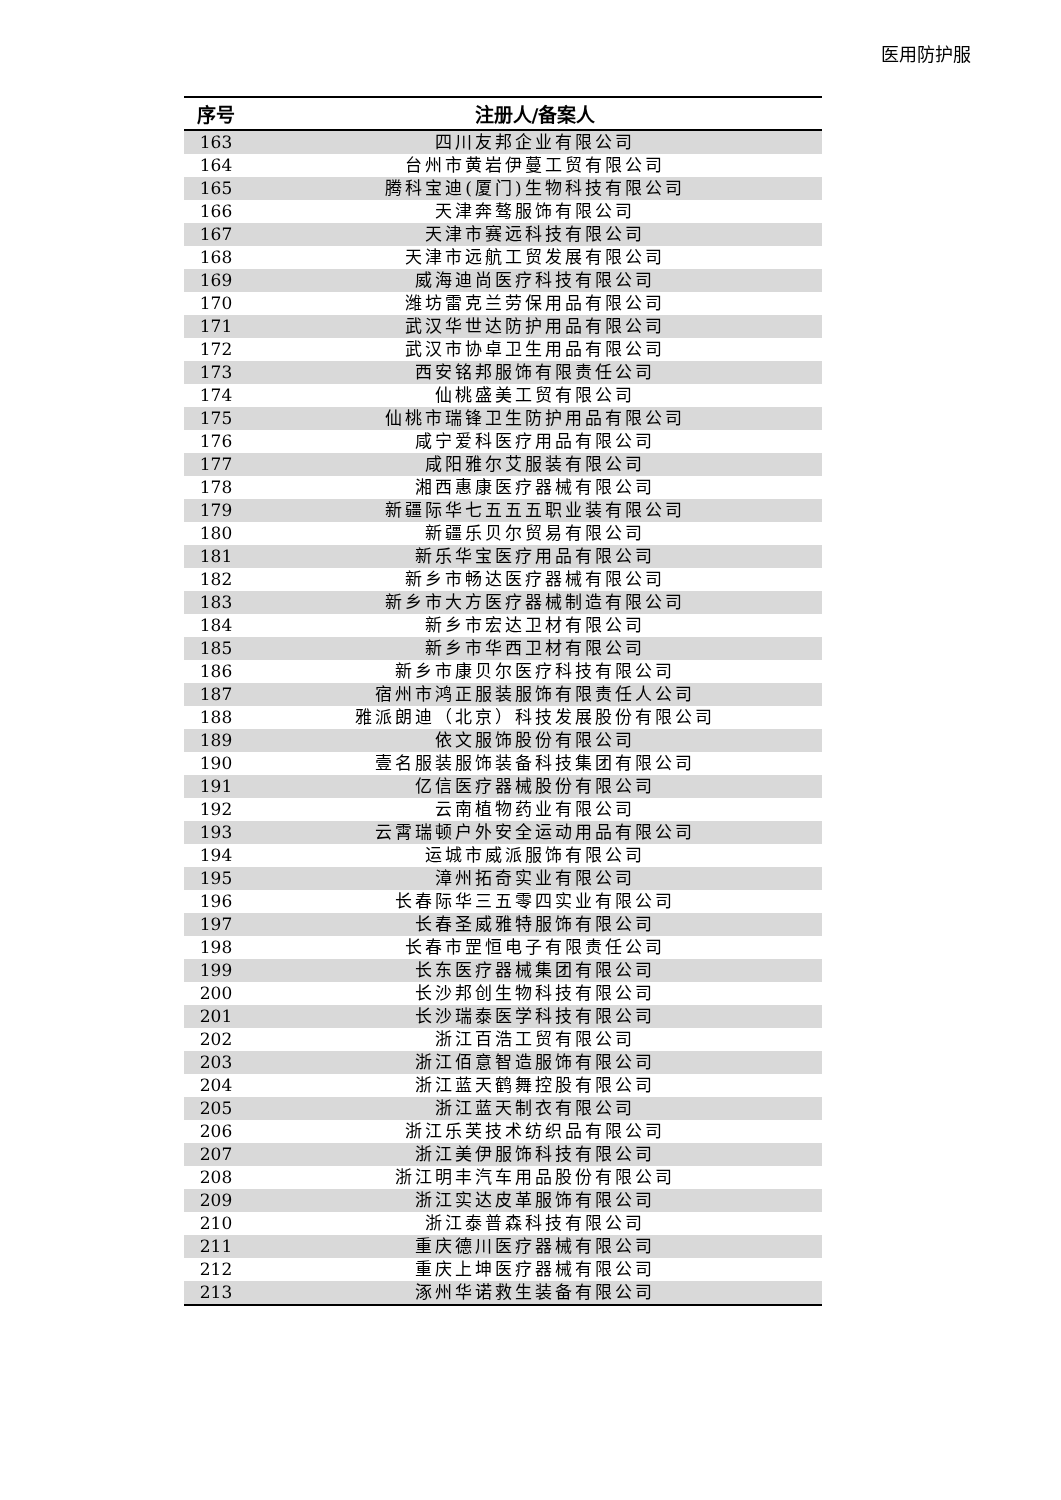医用防护服
| 序号 | 注册人/备案人 |
| --- | --- |
| 163 | 四川友邦企业有限公司 |
| 164 | 台州市黄岩伊蔓工贸有限公司 |
| 165 | 腾科宝迪(厦门)生物科技有限公司 |
| 166 | 天津奔骜服饰有限公司 |
| 167 | 天津市赛远科技有限公司 |
| 168 | 天津市远航工贸发展有限公司 |
| 169 | 威海迪尚医疗科技有限公司 |
| 170 | 潍坊雷克兰劳保用品有限公司 |
| 171 | 武汉华世达防护用品有限公司 |
| 172 | 武汉市协卓卫生用品有限公司 |
| 173 | 西安铭邦服饰有限责任公司 |
| 174 | 仙桃盛美工贸有限公司 |
| 175 | 仙桃市瑞锋卫生防护用品有限公司 |
| 176 | 咸宁爱科医疗用品有限公司 |
| 177 | 咸阳雅尔艾服装有限公司 |
| 178 | 湘西惠康医疗器械有限公司 |
| 179 | 新疆际华七五五五职业装有限公司 |
| 180 | 新疆乐贝尔贸易有限公司 |
| 181 | 新乐华宝医疗用品有限公司 |
| 182 | 新乡市畅达医疗器械有限公司 |
| 183 | 新乡市大方医疗器械制造有限公司 |
| 184 | 新乡市宏达卫材有限公司 |
| 185 | 新乡市华西卫材有限公司 |
| 186 | 新乡市康贝尔医疗科技有限公司 |
| 187 | 宿州市鸿正服装服饰有限责任人公司 |
| 188 | 雅派朗迪（北京）科技发展股份有限公司 |
| 189 | 依文服饰股份有限公司 |
| 190 | 壹名服装服饰装备科技集团有限公司 |
| 191 | 亿信医疗器械股份有限公司 |
| 192 | 云南植物药业有限公司 |
| 193 | 云霄瑞顿户外安全运动用品有限公司 |
| 194 | 运城市威派服饰有限公司 |
| 195 | 漳州拓奇实业有限公司 |
| 196 | 长春际华三五零四实业有限公司 |
| 197 | 长春圣威雅特服饰有限公司 |
| 198 | 长春市罡恒电子有限责任公司 |
| 199 | 长东医疗器械集团有限公司 |
| 200 | 长沙邦创生物科技有限公司 |
| 201 | 长沙瑞泰医学科技有限公司 |
| 202 | 浙江百浩工贸有限公司 |
| 203 | 浙江佰意智造服饰有限公司 |
| 204 | 浙江蓝天鹤舞控股有限公司 |
| 205 | 浙江蓝天制衣有限公司 |
| 206 | 浙江乐芙技术纺织品有限公司 |
| 207 | 浙江美伊服饰科技有限公司 |
| 208 | 浙江明丰汽车用品股份有限公司 |
| 209 | 浙江实达皮革服饰有限公司 |
| 210 | 浙江泰普森科技有限公司 |
| 211 | 重庆德川医疗器械有限公司 |
| 212 | 重庆上坤医疗器械有限公司 |
| 213 | 涿州华诺救生装备有限公司 |